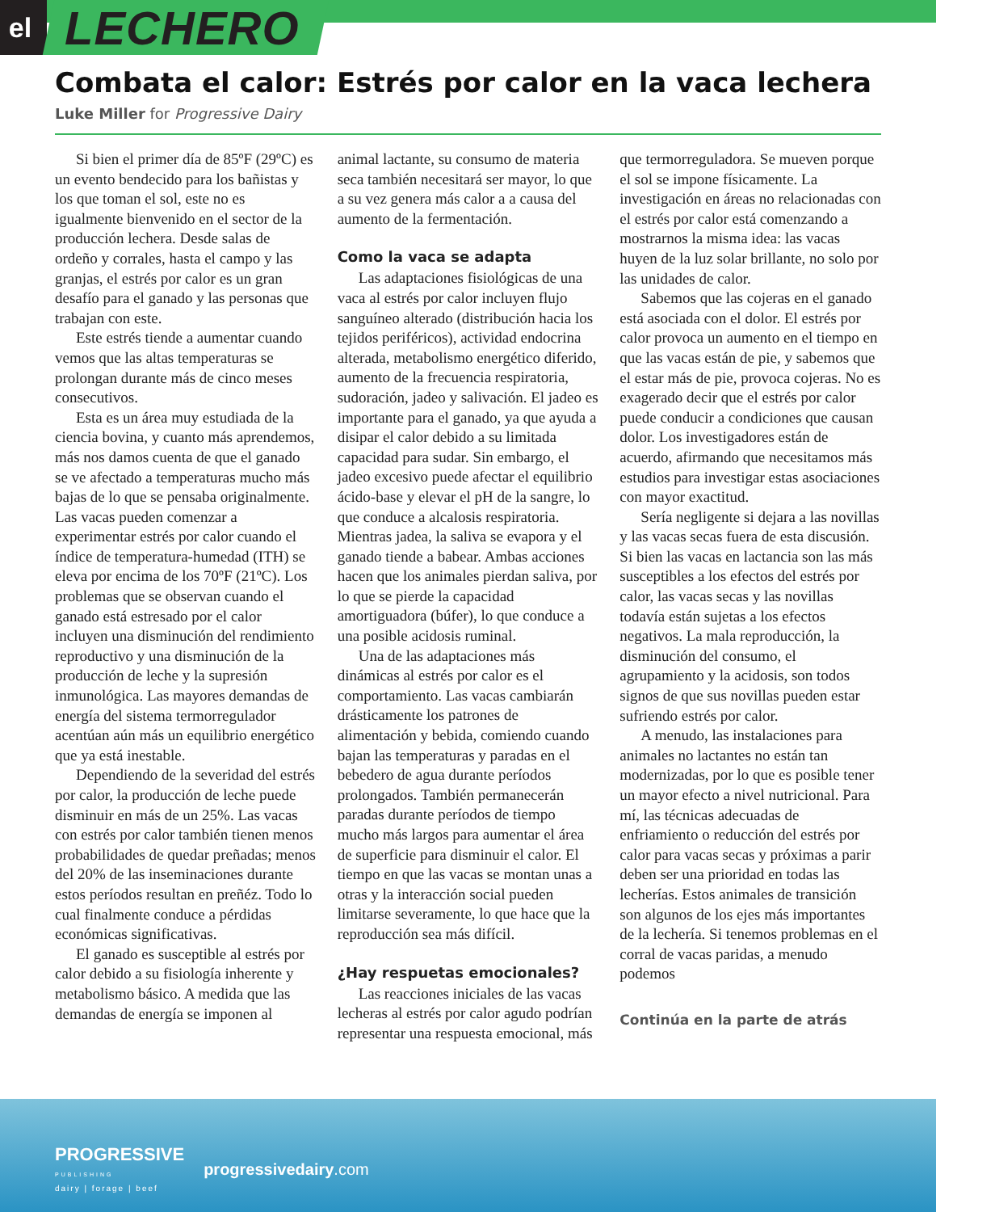el LECHERO
Combata el calor: Estrés por calor en la vaca lechera
Luke Miller for Progressive Dairy
Si bien el primer día de 85ºF (29ºC) es un evento bendecido para los bañistas y los que toman el sol, este no es igualmente bienvenido en el sector de la producción lechera. Desde salas de ordeño y corrales, hasta el campo y las granjas, el estrés por calor es un gran desafío para el ganado y las personas que trabajan con este.
Este estrés tiende a aumentar cuando vemos que las altas temperaturas se prolongan durante más de cinco meses consecutivos.
Esta es un área muy estudiada de la ciencia bovina, y cuanto más aprendemos, más nos damos cuenta de que el ganado se ve afectado a temperaturas mucho más bajas de lo que se pensaba originalmente. Las vacas pueden comenzar a experimentar estrés por calor cuando el índice de temperatura-humedad (ITH) se eleva por encima de los 70ºF (21ºC). Los problemas que se observan cuando el ganado está estresado por el calor incluyen una disminución del rendimiento reproductivo y una disminución de la producción de leche y la supresión inmunológica. Las mayores demandas de energía del sistema termorregulador acentúan aún más un equilibrio energético que ya está inestable.
Dependiendo de la severidad del estrés por calor, la producción de leche puede disminuir en más de un 25%. Las vacas con estrés por calor también tienen menos probabilidades de quedar preñadas; menos del 20% de las inseminaciones durante estos períodos resultan en preñéz. Todo lo cual finalmente conduce a pérdidas económicas significativas.
El ganado es susceptible al estrés por calor debido a su fisiología inherente y metabolismo básico. A medida que las demandas de energía se imponen al animal lactante, su consumo de materia seca también necesitará ser mayor, lo que a su vez genera más calor a a causa del aumento de la fermentación.
Como la vaca se adapta
Las adaptaciones fisiológicas de una vaca al estrés por calor incluyen flujo sanguíneo alterado (distribución hacia los tejidos periféricos), actividad endocrina alterada, metabolismo energético diferido, aumento de la frecuencia respiratoria, sudoración, jadeo y salivación. El jadeo es importante para el ganado, ya que ayuda a disipar el calor debido a su limitada capacidad para sudar. Sin embargo, el jadeo excesivo puede afectar el equilibrio ácido-base y elevar el pH de la sangre, lo que conduce a alcalosis respiratoria. Mientras jadea, la saliva se evapora y el ganado tiende a babear. Ambas acciones hacen que los animales pierdan saliva, por lo que se pierde la capacidad amortiguadora (búfer), lo que conduce a una posible acidosis ruminal.
Una de las adaptaciones más dinámicas al estrés por calor es el comportamiento. Las vacas cambiarán drásticamente los patrones de alimentación y bebida, comiendo cuando bajan las temperaturas y paradas en el bebedero de agua durante períodos prolongados. También permanecerán paradas durante períodos de tiempo mucho más largos para aumentar el área de superficie para disminuir el calor. El tiempo en que las vacas se montan unas a otras y la interacción social pueden limitarse severamente, lo que hace que la reproducción sea más difícil.
¿Hay respuetas emocionales?
Las reacciones iniciales de las vacas lecheras al estrés por calor agudo podrían representar una respuesta emocional, más que termorreguladora. Se mueven porque el sol se impone físicamente. La investigación en áreas no relacionadas con el estrés por calor está comenzando a mostrarnos la misma idea: las vacas huyen de la luz solar brillante, no solo por las unidades de calor.
Sabemos que las cojeras en el ganado está asociada con el dolor. El estrés por calor provoca un aumento en el tiempo en que las vacas están de pie, y sabemos que el estar más de pie, provoca cojeras. No es exagerado decir que el estrés por calor puede conducir a condiciones que causan dolor. Los investigadores están de acuerdo, afirmando que necesitamos más estudios para investigar estas asociaciones con mayor exactitud.
Sería negligente si dejara a las novillas y las vacas secas fuera de esta discusión. Si bien las vacas en lactancia son las más susceptibles a los efectos del estrés por calor, las vacas secas y las novillas todavía están sujetas a los efectos negativos. La mala reproducción, la disminución del consumo, el agrupamiento y la acidosis, son todos signos de que sus novillas pueden estar sufriendo estrés por calor.
A menudo, las instalaciones para animales no lactantes no están tan modernizadas, por lo que es posible tener un mayor efecto a nivel nutricional. Para mí, las técnicas adecuadas de enfriamiento o reducción del estrés por calor para vacas secas y próximas a parir deben ser una prioridad en todas las lecherías. Estos animales de transición son algunos de los ejes más importantes de la lechería. Si tenemos problemas en el corral de vacas paridas, a menudo podemos
Continúa en la parte de atrás
PROGRESSIVE
PUBLISHING
dairy | forage | beef
progressivedairy.com